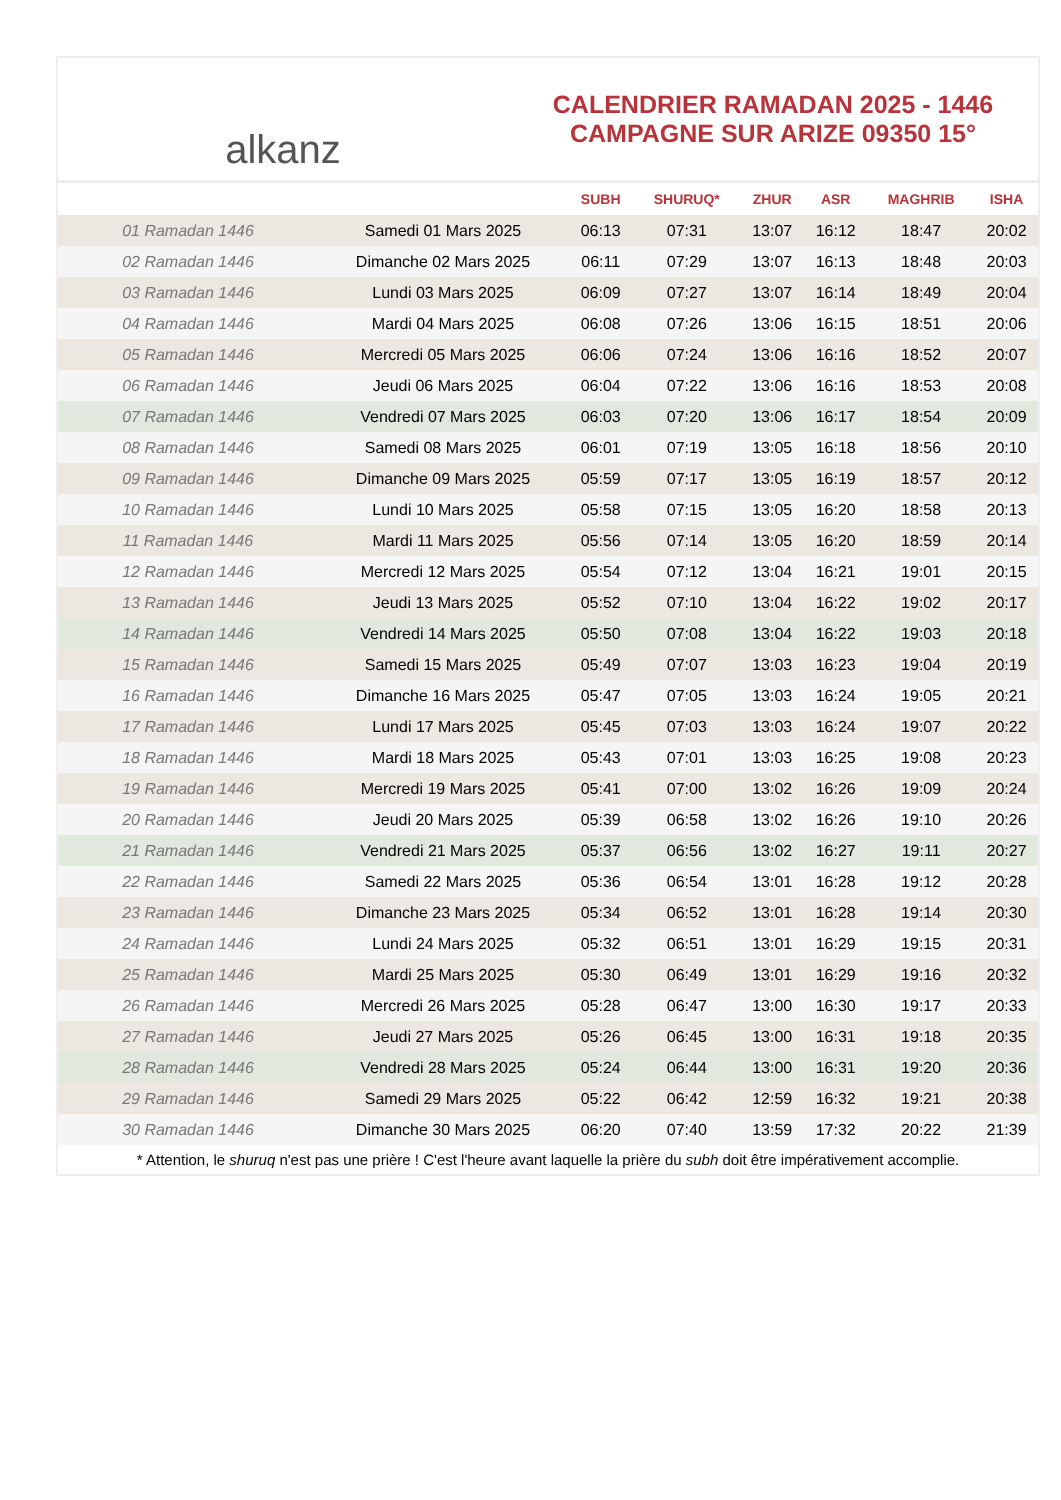alkanz
CALENDRIER RAMADAN 2025 - 1446
CAMPAGNE SUR ARIZE 09350 15°
| | | SUBH | SHURUQ* | ZHUR | ASR | MAGHRIB | ISHA |
| --- | --- | --- | --- | --- | --- | --- | --- |
| 01 Ramadan 1446 | Samedi 01 Mars 2025 | 06:13 | 07:31 | 13:07 | 16:12 | 18:47 | 20:02 |
| 02 Ramadan 1446 | Dimanche 02 Mars 2025 | 06:11 | 07:29 | 13:07 | 16:13 | 18:48 | 20:03 |
| 03 Ramadan 1446 | Lundi 03 Mars 2025 | 06:09 | 07:27 | 13:07 | 16:14 | 18:49 | 20:04 |
| 04 Ramadan 1446 | Mardi 04 Mars 2025 | 06:08 | 07:26 | 13:06 | 16:15 | 18:51 | 20:06 |
| 05 Ramadan 1446 | Mercredi 05 Mars 2025 | 06:06 | 07:24 | 13:06 | 16:16 | 18:52 | 20:07 |
| 06 Ramadan 1446 | Jeudi 06 Mars 2025 | 06:04 | 07:22 | 13:06 | 16:16 | 18:53 | 20:08 |
| 07 Ramadan 1446 | Vendredi 07 Mars 2025 | 06:03 | 07:20 | 13:06 | 16:17 | 18:54 | 20:09 |
| 08 Ramadan 1446 | Samedi 08 Mars 2025 | 06:01 | 07:19 | 13:05 | 16:18 | 18:56 | 20:10 |
| 09 Ramadan 1446 | Dimanche 09 Mars 2025 | 05:59 | 07:17 | 13:05 | 16:19 | 18:57 | 20:12 |
| 10 Ramadan 1446 | Lundi 10 Mars 2025 | 05:58 | 07:15 | 13:05 | 16:20 | 18:58 | 20:13 |
| 11 Ramadan 1446 | Mardi 11 Mars 2025 | 05:56 | 07:14 | 13:05 | 16:20 | 18:59 | 20:14 |
| 12 Ramadan 1446 | Mercredi 12 Mars 2025 | 05:54 | 07:12 | 13:04 | 16:21 | 19:01 | 20:15 |
| 13 Ramadan 1446 | Jeudi 13 Mars 2025 | 05:52 | 07:10 | 13:04 | 16:22 | 19:02 | 20:17 |
| 14 Ramadan 1446 | Vendredi 14 Mars 2025 | 05:50 | 07:08 | 13:04 | 16:22 | 19:03 | 20:18 |
| 15 Ramadan 1446 | Samedi 15 Mars 2025 | 05:49 | 07:07 | 13:03 | 16:23 | 19:04 | 20:19 |
| 16 Ramadan 1446 | Dimanche 16 Mars 2025 | 05:47 | 07:05 | 13:03 | 16:24 | 19:05 | 20:21 |
| 17 Ramadan 1446 | Lundi 17 Mars 2025 | 05:45 | 07:03 | 13:03 | 16:24 | 19:07 | 20:22 |
| 18 Ramadan 1446 | Mardi 18 Mars 2025 | 05:43 | 07:01 | 13:03 | 16:25 | 19:08 | 20:23 |
| 19 Ramadan 1446 | Mercredi 19 Mars 2025 | 05:41 | 07:00 | 13:02 | 16:26 | 19:09 | 20:24 |
| 20 Ramadan 1446 | Jeudi 20 Mars 2025 | 05:39 | 06:58 | 13:02 | 16:26 | 19:10 | 20:26 |
| 21 Ramadan 1446 | Vendredi 21 Mars 2025 | 05:37 | 06:56 | 13:02 | 16:27 | 19:11 | 20:27 |
| 22 Ramadan 1446 | Samedi 22 Mars 2025 | 05:36 | 06:54 | 13:01 | 16:28 | 19:12 | 20:28 |
| 23 Ramadan 1446 | Dimanche 23 Mars 2025 | 05:34 | 06:52 | 13:01 | 16:28 | 19:14 | 20:30 |
| 24 Ramadan 1446 | Lundi 24 Mars 2025 | 05:32 | 06:51 | 13:01 | 16:29 | 19:15 | 20:31 |
| 25 Ramadan 1446 | Mardi 25 Mars 2025 | 05:30 | 06:49 | 13:01 | 16:29 | 19:16 | 20:32 |
| 26 Ramadan 1446 | Mercredi 26 Mars 2025 | 05:28 | 06:47 | 13:00 | 16:30 | 19:17 | 20:33 |
| 27 Ramadan 1446 | Jeudi 27 Mars 2025 | 05:26 | 06:45 | 13:00 | 16:31 | 19:18 | 20:35 |
| 28 Ramadan 1446 | Vendredi 28 Mars 2025 | 05:24 | 06:44 | 13:00 | 16:31 | 19:20 | 20:36 |
| 29 Ramadan 1446 | Samedi 29 Mars 2025 | 05:22 | 06:42 | 12:59 | 16:32 | 19:21 | 20:38 |
| 30 Ramadan 1446 | Dimanche 30 Mars 2025 | 06:20 | 07:40 | 13:59 | 17:32 | 20:22 | 21:39 |
* Attention, le shuruq n'est pas une prière ! C'est l'heure avant laquelle la prière du subh doit être impérativement accomplie.